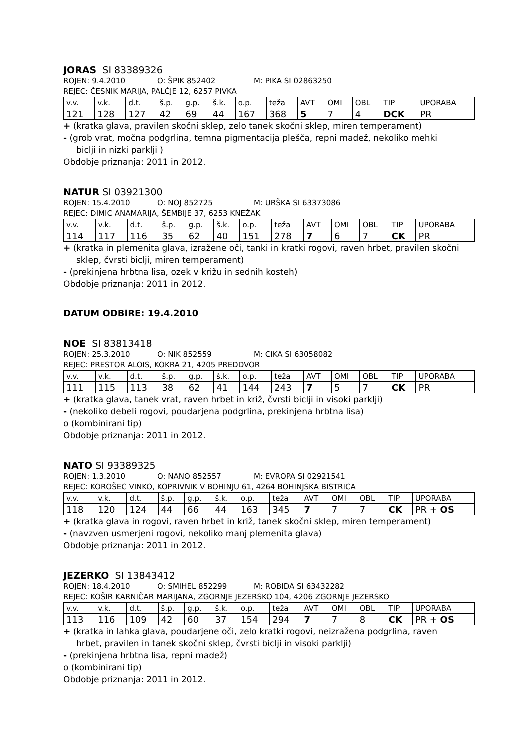JORAS SI 83389326
ROJEN: 9.4.2010 O: ŠPIK 852402 M: PIKA SI 02863250
REJEC: ČESNIK MARIJA, PALČJE 12, 6257 PIVKA
| v.v. | v.k. | d.t. | š.p. | g.p. | š.k. | o.p. | teža | AVT | OMI | OBL | TIP | UPORABA |
| 121 | 128 | 127 | 42 | 69 | 44 | 167 | 368 | 5 | 7 | 4 | DCK | PR |
+ (kratka glava, pravilen skočni sklep, zelo tanek skočni sklep, miren temperament)
- (grob vrat, močna podgrlina, temna pigmentacija plešča, repni madež, nekoliko mehki
biclji in nizki parklji )
Obdobje priznanja: 2011 in 2012.
NATUR SI 03921300
ROJEN: 15.4.2010 O: NOJ 852725 M: URŠKA SI 63373086
REJEC: DIMIC ANAMARIJA, ŠEMBIJE 37, 6253 KNEŽAK
| v.v. | v.k. | d.t. | š.p. | g.p. | š.k. | o.p. | teža | AVT | OMI | OBL | TIP | UPORABA |
| 114 | 117 | 116 | 35 | 62 | 40 | 151 | 278 | 7 | 6 | 7 | CK | PR |
+ (kratka in plemenita glava, izražene oči, tanki in kratki rogovi, raven hrbet, pravilen skočni
sklep, čvrsti biclji, miren temperament)
- (prekinjena hrbtna lisa, ozek v križu in sednih kosteh)
Obdobje priznanja: 2011 in 2012.
DATUM ODBIRE: 19.4.2010
NOE SI 83813418
ROJEN: 25.3.2010 O: NIK 852559 M: CIKA SI 63058082
REJEC: PRESTOR ALOIS, KOKRA 21, 4205 PREDDVOR
| v.v. | v.k. | d.t. | š.p. | g.p. | š.k. | o.p. | teža | AVT | OMI | OBL | TIP | UPORABA |
| 111 | 115 | 113 | 38 | 62 | 41 | 144 | 243 | 7 | 5 | 7 | CK | PR |
+ (kratka glava, tanek vrat, raven hrbet in križ, čvrsti biclji in visoki parklji)
- (nekoliko debeli rogovi, poudarjena podgrlina, prekinjena hrbtna lisa)
o (kombinirani tip)
Obdobje priznanja: 2011 in 2012.
NATO SI 93389325
ROJEN: 1.3.2010 O: NANO 852557 M: EVROPA SI 02921541
REJEC: KOROŠEC VINKO, KOPRIVNIK V BOHINJU 61, 4264 BOHINJSKA BISTRICA
| v.v. | v.k. | d.t. | š.p. | g.p. | š.k. | o.p. | teža | AVT | OMI | OBL | TIP | UPORABA |
| 118 | 120 | 124 | 44 | 66 | 44 | 163 | 345 | 7 | 7 | 7 | CK | PR + OS |
+ (kratka glava in rogovi, raven hrbet in križ, tanek skočni sklep, miren temperament)
- (navzven usmerjeni rogovi, nekoliko manj plemenita glava)
Obdobje priznanja: 2011 in 2012.
JEZERKO SI 13843412
ROJEN: 18.4.2010 O: SMIHEL 852299 M: ROBIDA SI 63432282
REJEC: KOŠIR KARNIČAR MARIJANA, ZGORNJE JEZERSKO 104, 4206 ZGORNJE JEZERSKO
| v.v. | v.k. | d.t. | š.p. | g.p. | š.k. | o.p. | teža | AVT | OMI | OBL | TIP | UPORABA |
| 113 | 116 | 109 | 42 | 60 | 37 | 154 | 294 | 7 | 7 | 8 | CK | PR + OS |
+ (kratka in lahka glava, poudarjene oči, zelo kratki rogovi, neizražena podgrlina, raven
hrbet, pravilen in tanek skočni sklep, čvrsti biclji in visoki parklji)
- (prekinjena hrbtna lisa, repni madež)
o (kombinirani tip)
Obdobje priznanja: 2011 in 2012.